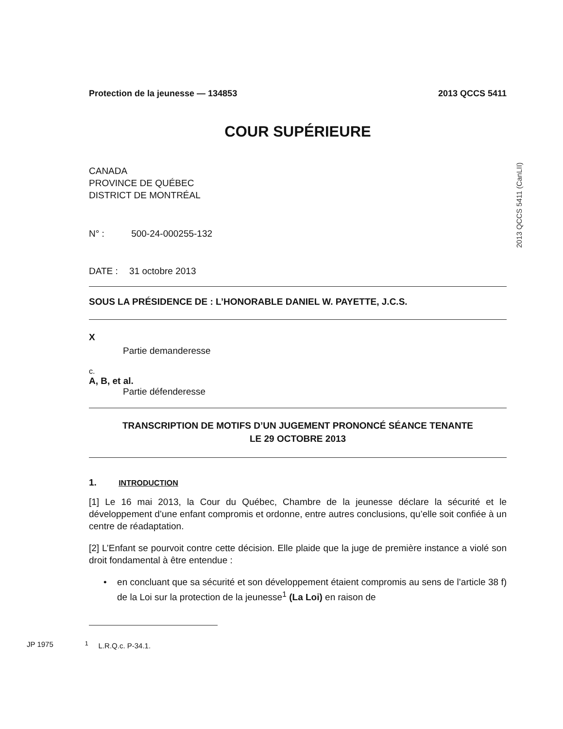2013 QCCS 5411 (CanLII)
Protection de la jeunesse — 134853 2013 QCCS 5411
COUR SUPÉRIEURE
CANADA
PROVINCE DE QUÉBEC
DISTRICT DE MONTRÉAL
N° : 500-24-000255-132
DATE : 31 octobre 2013
SOUS LA PRÉSIDENCE DE : L’HONORABLE DANIEL W. PAYETTE, J.C.S.
X
Partie demanderesse
c.
A, B, et al.
Partie défenderesse
TRANSCRIPTION DE MOTIFS D’UN JUGEMENT PRONONCÉ SÉANCE TENANTE
LE 29 OCTOBRE 2013
1. INTRODUCTION
[1] Le 16 mai 2013, la Cour du Québec, Chambre de la jeunesse déclare la sécurité et le développement d’une enfant compromis et ordonne, entre autres conclusions, qu’elle soit confiée à un centre de réadaptation.
[2] L’Enfant se pourvoit contre cette décision. Elle plaide que la juge de première instance a violé son droit fondamental à être entendue :
• en concluant que sa sécurité et son développement étaient compromis au sens de l’article 38 f) de la Loi sur la protection de la jeunesse<sup>1</sup> (La Loi) en raison de
JP 1975<sup>1</sup> L.R.Q.c. P-34.1.